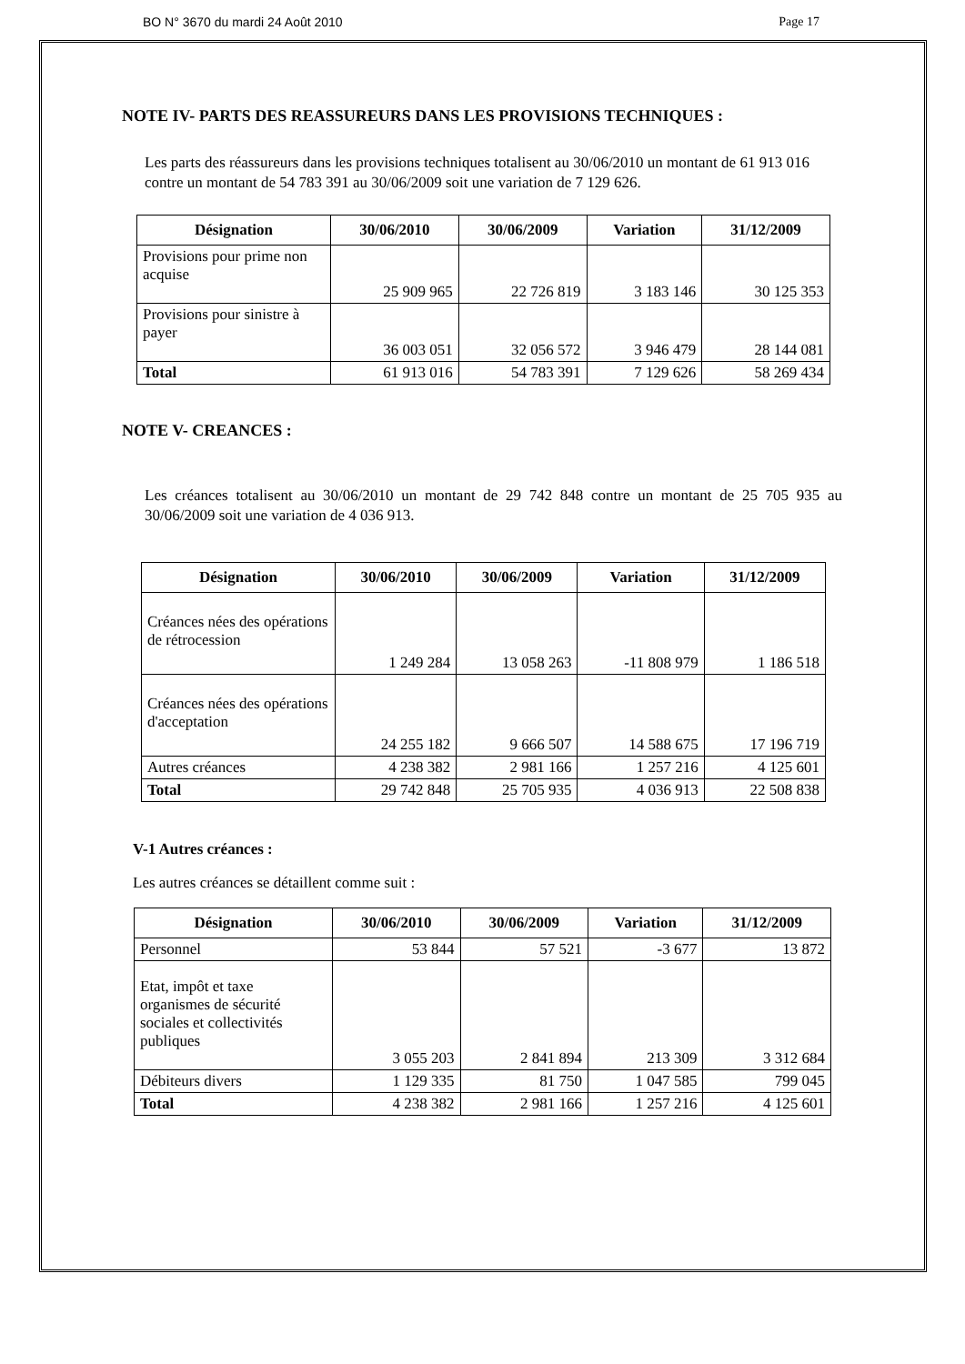BO N° 3670 du mardi 24 Août 2010 Page 17
NOTE IV- PARTS DES REASSUREURS DANS LES PROVISIONS TECHNIQUES :
Les parts des réassureurs dans les provisions techniques totalisent au 30/06/2010 un montant de 61 913 016 contre un montant de 54 783 391 au 30/06/2009 soit une variation de 7 129 626.
| Désignation | 30/06/2010 | 30/06/2009 | Variation | 31/12/2009 |
| --- | --- | --- | --- | --- |
| Provisions pour prime non acquise | 25 909 965 | 22 726 819 | 3 183 146 | 30 125 353 |
| Provisions pour sinistre à payer | 36 003 051 | 32 056 572 | 3 946 479 | 28 144 081 |
| Total | 61 913 016 | 54 783 391 | 7 129 626 | 58 269 434 |
NOTE V- CREANCES :
Les créances totalisent au 30/06/2010 un montant de 29 742 848 contre un montant de 25 705 935 au 30/06/2009 soit une variation de 4 036 913.
| Désignation | 30/06/2010 | 30/06/2009 | Variation | 31/12/2009 |
| --- | --- | --- | --- | --- |
| Créances nées des opérations de rétrocession | 1 249 284 | 13 058 263 | -11 808 979 | 1 186 518 |
| Créances nées des opérations d'acceptation | 24 255 182 | 9 666 507 | 14 588 675 | 17 196 719 |
| Autres créances | 4 238 382 | 2 981 166 | 1 257 216 | 4 125 601 |
| Total | 29 742 848 | 25 705 935 | 4 036 913 | 22 508 838 |
V-1 Autres créances :
Les autres créances se détaillent comme suit :
| Désignation | 30/06/2010 | 30/06/2009 | Variation | 31/12/2009 |
| --- | --- | --- | --- | --- |
| Personnel | 53 844 | 57 521 | -3 677 | 13 872 |
| Etat, impôt et taxe organismes de sécurité sociales et collectivités publiques | 3 055 203 | 2 841 894 | 213 309 | 3 312 684 |
| Débiteurs divers | 1 129 335 | 81 750 | 1 047 585 | 799 045 |
| Total | 4 238 382 | 2 981 166 | 1 257 216 | 4 125 601 |